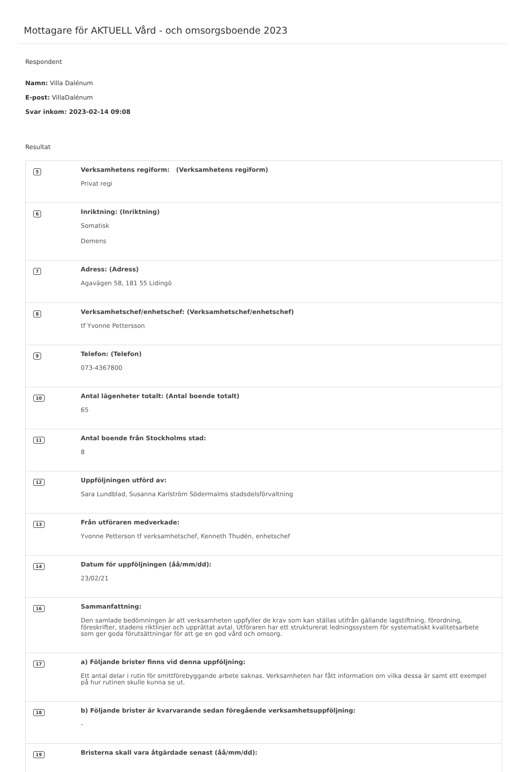Mottagare för AKTUELL Vård - och omsorgsboende 2023
Respondent
Namn: Villa Dalénum
E-post: VillaDalénum
Svar inkom: 2023-02-14 09:08
Resultat
5
Verksamhetens regiform: (Verksamhetens regiform)
Privat regi
6
Inriktning: (Inriktning)
Somatisk
Demens
7
Adress: (Adress)
Agavägen 58, 181 55 Lidingö
8
Verksamhetschef/enhetschef: (Verksamhetschef/enhetschef)
tf Yvonne Pettersson
9
Telefon: (Telefon)
073-4367800
10
Antal lägenheter totalt: (Antal boende totalt)
65
11
Antal boende från Stockholms stad:
8
12
Uppföljningen utförd av:
Sara Lundblad, Susanna Karlström Södermalms stadsdelsförvaltning
13
Från utföraren medverkade:
Yvonne Petterson tf verksamhetschef, Kenneth Thudén, enhetschef
14
Datum för uppföljningen (åå/mm/dd):
23/02/21
16
Sammanfattning:
Den samlade bedömningen är att verksamheten uppfyller de krav som kan ställas utifrån gällande lagstiftning, förordning, föreskrifter, stadens riktlinjer och upprättat avtal. Utföraren har ett strukturerat ledningssystem för systematiskt kvalitetsarbete som ger goda förutsättningar för att ge en god vård och omsorg.
17
a) Följande brister finns vid denna uppföljning:
Ett antal delar i rutin för smittförebyggande arbete saknas. Verksamheten har fått information om vilka dessa är samt ett exempel på hur rutinen skulle kunna se ut.
18
b) Följande brister är kvarvarande sedan föregående verksamhetsuppföljning:
-
19
Bristerna skall vara åtgärdade senast (åå/mm/dd):